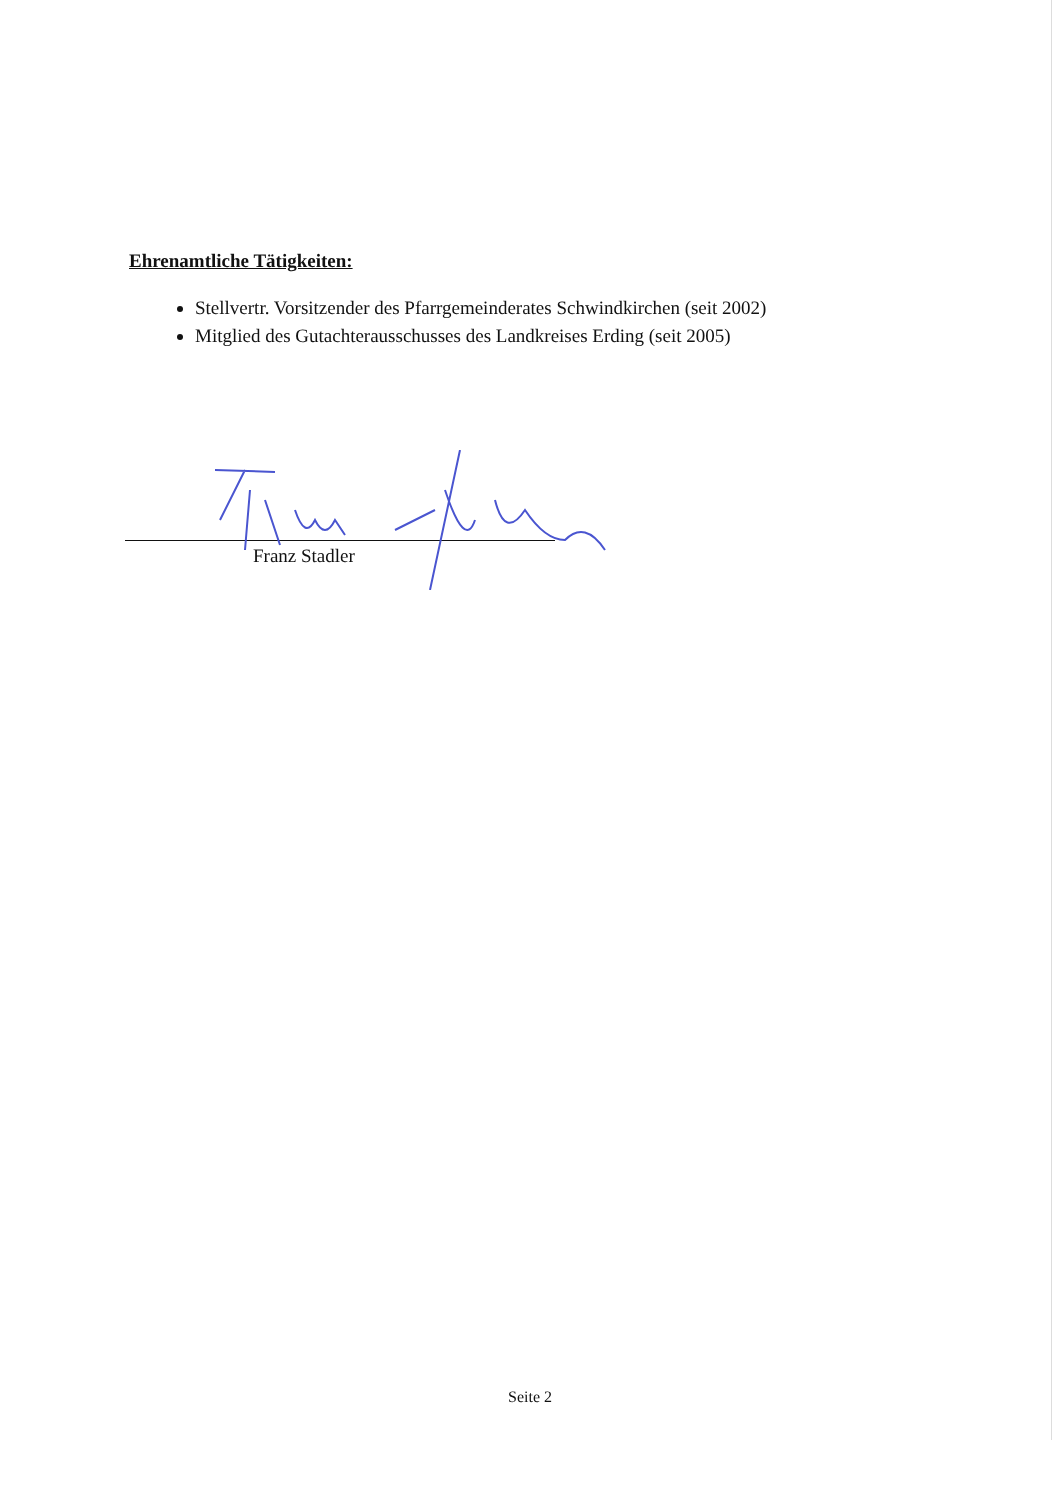Ehrenamtliche Tätigkeiten:
Stellvertr. Vorsitzender des Pfarrgemeinderates Schwindkirchen (seit 2002)
Mitglied des Gutachterausschusses des Landkreises Erding (seit 2005)
Franz Stadler
Seite 2